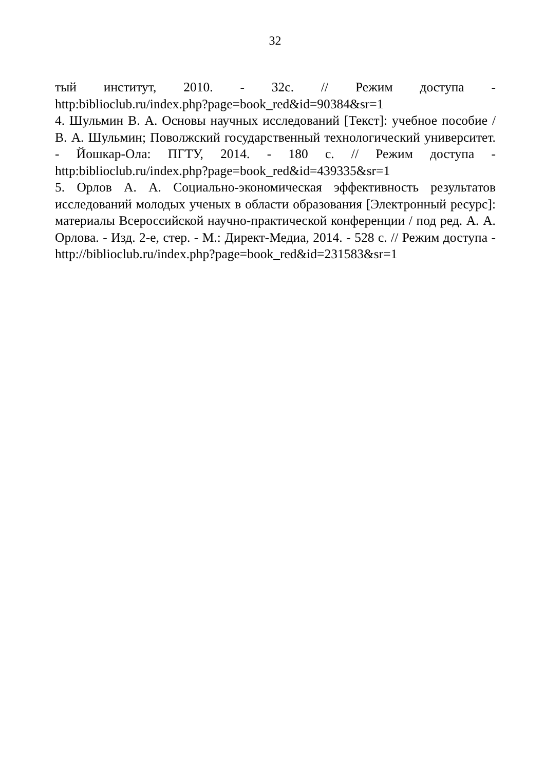32
тый институт, 2010. - 32с. // Режим доступа -
http:biblioclub.ru/index.php?page=book_red&id=90384&sr=1
4. Шульмин В. А. Основы научных исследований [Текст]: учебное пособие / В. А. Шульмин; Поволжский государственный технологический университет. - Йошкар-Ола: ПГТУ, 2014. - 180 с. // Режим доступа - http:biblioclub.ru/index.php?page=book_red&id=439335&sr=1
5. Орлов А. А. Социально-экономическая эффективность результатов исследований молодых ученых в области образования [Электронный ресурс]: материалы Всероссийской научно-практической конференции / под ред. А. А. Орлова. - Изд. 2-е, стер. - М.: Директ-Медиа, 2014. - 528 с. // Режим доступа -
http://biblioclub.ru/index.php?page=book_red&id=231583&sr=1